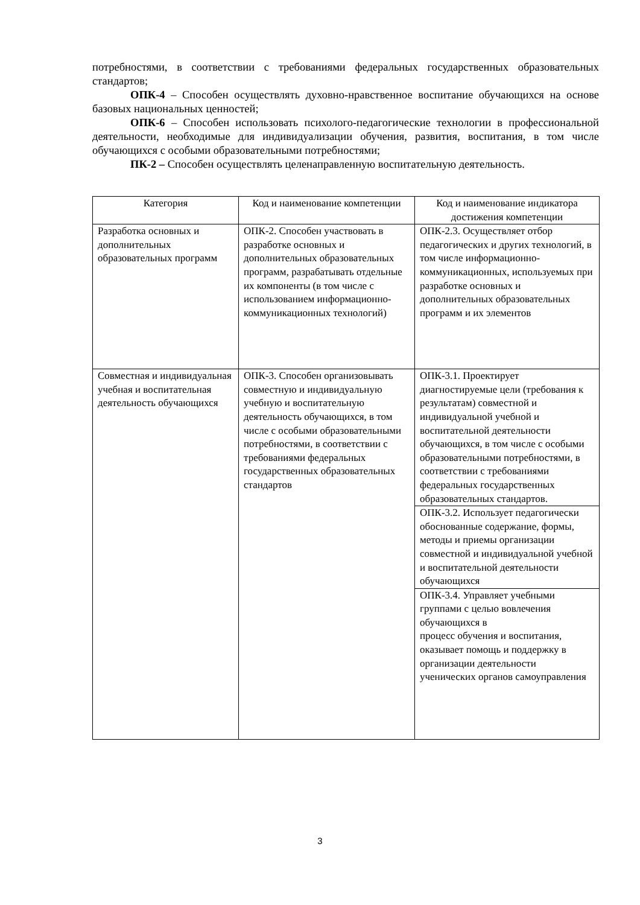потребностями, в соответствии с требованиями федеральных государственных образовательных стандартов;
ОПК-4 – Способен осуществлять духовно-нравственное воспитание обучающихся на основе базовых национальных ценностей;
ОПК-6 – Способен использовать психолого-педагогические технологии в профессиональной деятельности, необходимые для индивидуализации обучения, развития, воспитания, в том числе обучающихся с особыми образовательными потребностями;
ПК-2 – Способен осуществлять целенаправленную воспитательную деятельность.
| Категория | Код и наименование компетенции | Код и наименование индикатора достижения компетенции |
| --- | --- | --- |
| Разработка основных и дополнительных образовательных программ | ОПК-2. Способен участвовать в разработке основных и дополнительных образовательных программ, разрабатывать отдельные их компоненты (в том числе с использованием информационно-коммуникационных технологий) | ОПК-2.3. Осуществляет отбор педагогических и других технологий, в том числе информационно-коммуникационных, используемых при разработке основных и дополнительных образовательных программ и их элементов |
| Совместная и индивидуальная учебная и воспитательная деятельность обучающихся | ОПК-3. Способен организовывать совместную и индивидуальную учебную и воспитательную деятельность обучающихся, в том числе с особыми образовательными потребностями, в соответствии с требованиями федеральных государственных образовательных стандартов | ОПК-3.1. Проектирует диагностируемые цели (требования к результатам) совместной и индивидуальной учебной и воспитательной деятельности обучающихся, в том числе с особыми образовательными потребностями, в соответствии с требованиями федеральных государственных образовательных стандартов. |
| | | ОПК-3.2. Использует педагогически обоснованные содержание, формы, методы и приемы организации совместной и индивидуальной учебной и воспитательной деятельности обучающихся |
| | | ОПК-3.4. Управляет учебными группами с целью вовлечения обучающихся в процесс обучения и воспитания, оказывает помощь и поддержку в организации деятельности ученических органов самоуправления |
3